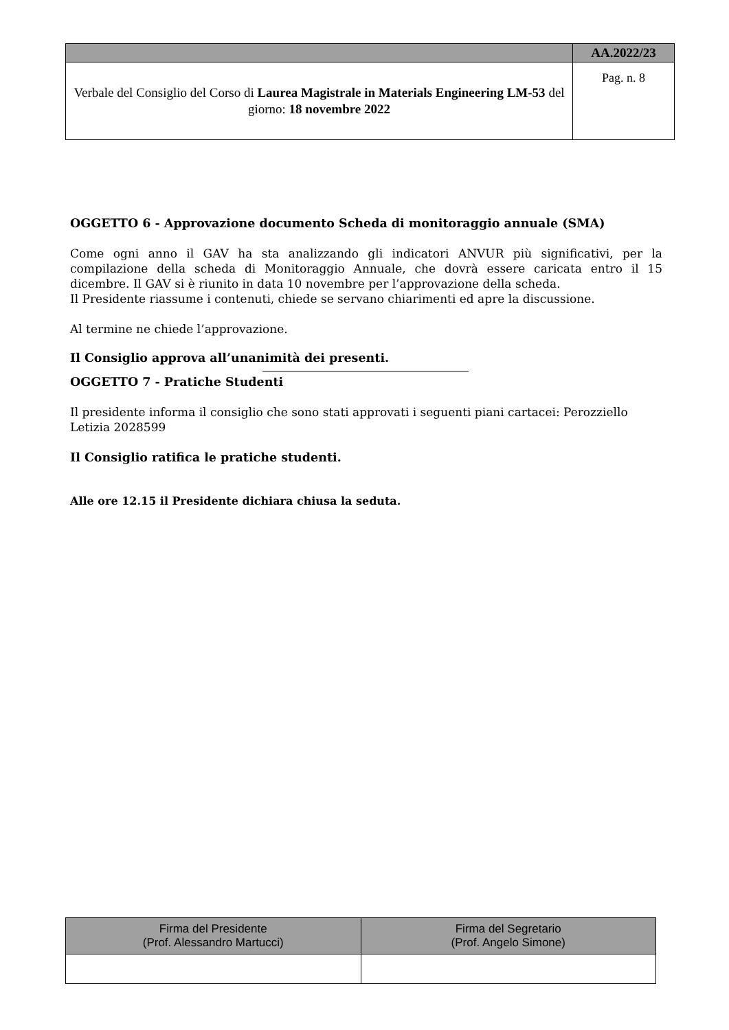| | AA.2022/23 |
| Verbale del Consiglio del Corso di Laurea Magistrale in Materials Engineering LM-53 del giorno: 18 novembre 2022 | Pag. n. 8 |
OGGETTO 6 - Approvazione documento Scheda di monitoraggio annuale (SMA)
Come ogni anno il GAV ha sta analizzando gli indicatori ANVUR più significativi, per la compilazione della scheda di Monitoraggio Annuale, che dovrà essere caricata entro il 15 dicembre. Il GAV si è riunito in data 10 novembre per l’approvazione della scheda.
Il Presidente riassume i contenuti, chiede se servano chiarimenti ed apre la discussione.
Al termine ne chiede l’approvazione.
Il Consiglio approva all’unanimità dei presenti.
OGGETTO 7 - Pratiche Studenti
Il presidente informa il consiglio che sono stati approvati i seguenti piani cartacei: Perozziello Letizia 2028599
Il Consiglio ratifica le pratiche studenti.
Alle ore 12.15 il Presidente dichiara chiusa la seduta.
| Firma del Presidente (Prof. Alessandro Martucci) | Firma del Segretario (Prof. Angelo Simone) |